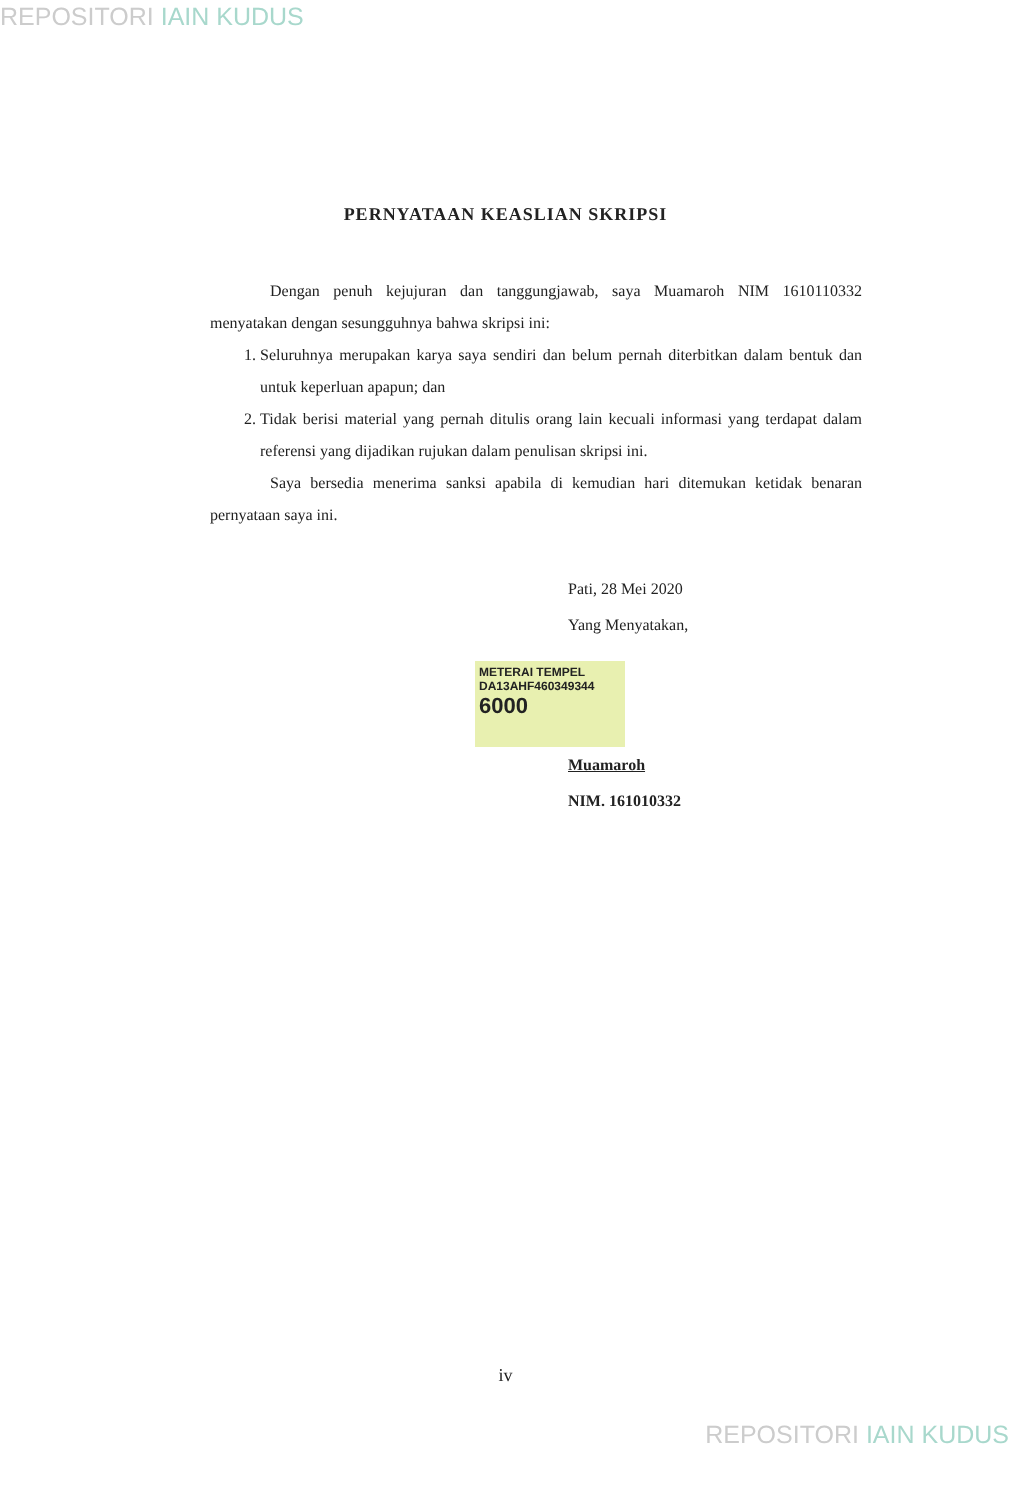REPOSITORI IAIN KUDUS
PERNYATAAN KEASLIAN SKRIPSI
Dengan penuh kejujuran dan tanggungjawab, saya Muamaroh NIM 1610110332 menyatakan dengan sesungguhnya bahwa skripsi ini:
1. Seluruhnya merupakan karya saya sendiri dan belum pernah diterbitkan dalam bentuk dan untuk keperluan apapun; dan
2. Tidak berisi material yang pernah ditulis orang lain kecuali informasi yang terdapat dalam referensi yang dijadikan rujukan dalam penulisan skripsi ini.
Saya bersedia menerima sanksi apabila di kemudian hari ditemukan ketidak benaran pernyataan saya ini.
Pati, 28 Mei 2020
Yang Menyatakan,
METERAI TEMPEL
DA13AHF460349344
6000
Muamaroh
NIM. 161010332
iv
REPOSITORI IAIN KUDUS